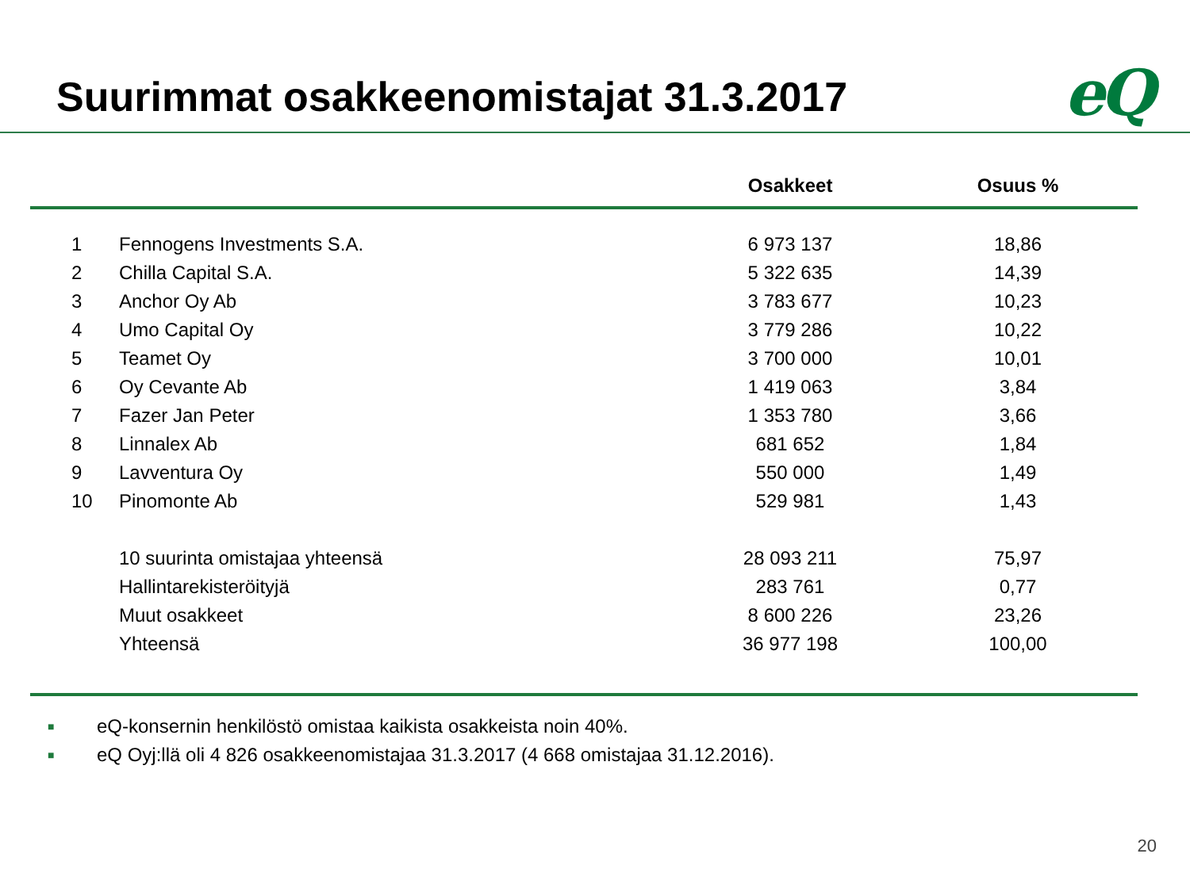Suurimmat osakkeenomistajat 31.3.2017
eQ
| | | Osakkeet | Osuus % |
| --- | --- | --- | --- |
| 1 | Fennogens Investments S.A. | 6 973 137 | 18,86 |
| 2 | Chilla Capital S.A. | 5 322 635 | 14,39 |
| 3 | Anchor Oy Ab | 3 783 677 | 10,23 |
| 4 | Umo Capital Oy | 3 779 286 | 10,22 |
| 5 | Teamet Oy | 3 700 000 | 10,01 |
| 6 | Oy Cevante Ab | 1 419 063 | 3,84 |
| 7 | Fazer Jan Peter | 1 353 780 | 3,66 |
| 8 | Linnalex Ab | 681 652 | 1,84 |
| 9 | Lavventura Oy | 550 000 | 1,49 |
| 10 | Pinomonte Ab | 529 981 | 1,43 |
| | 10 suurinta omistajaa yhteensä | 28 093 211 | 75,97 |
| | Hallintarekisteröityjä | 283 761 | 0,77 |
| | Muut osakkeet | 8 600 226 | 23,26 |
| | Yhteensä | 36 977 198 | 100,00 |
■ eQ-konsernin henkilöstö omistaa kaikista osakkeista noin 40%.
■ eQ Oyj:llä oli 4 826 osakkeenomistajaa 31.3.2017 (4 668 omistajaa 31.12.2016).
20